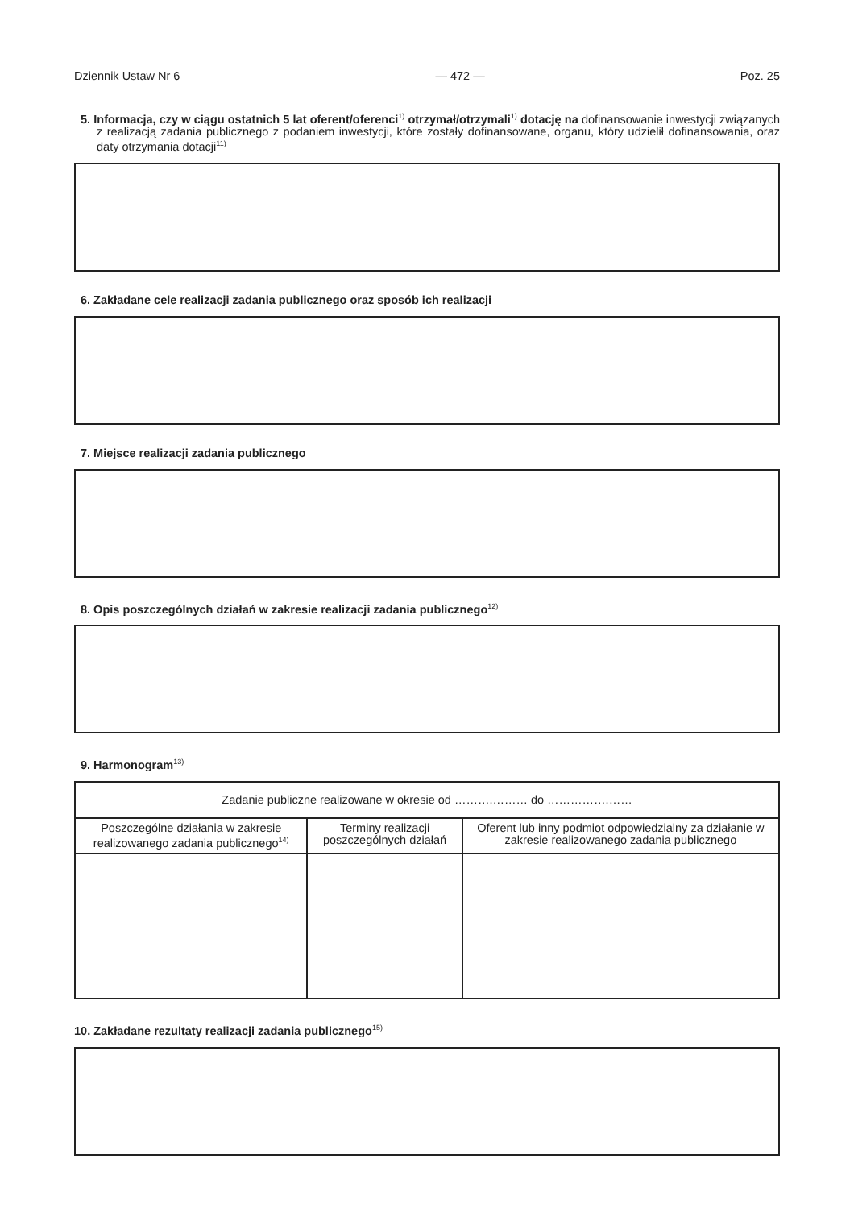Dziennik Ustaw Nr 6 — 472 — Poz. 25
5. Informacja, czy w ciągu ostatnich 5 lat oferent/oferenci<sup>1)</sup> otrzymał/otrzymali<sup>1)</sup> dotację na dofinansowanie inwestycji związanych z realizacją zadania publicznego z podaniem inwestycji, które zostały dofinansowane, organu, który udzielił dofinansowania, oraz daty otrzymania dotacji<sup>11)</sup>
6. Zakładane cele realizacji zadania publicznego oraz sposób ich realizacji
7. Miejsce realizacji zadania publicznego
8. Opis poszczególnych działań w zakresie realizacji zadania publicznego<sup>12)</sup>
9. Harmonogram<sup>13)</sup>
| Zadanie publiczne realizowane w okresie od ……….……… do …………….…… | | |
| Poszczególne działania w zakresie realizowanego zadania publicznego<sup>14)</sup> | Terminy realizacji poszczególnych działań | Oferent lub inny podmiot odpowiedzialny za działanie w zakresie realizowanego zadania publicznego |
10. Zakładane rezultaty realizacji zadania publicznego<sup>15)</sup>